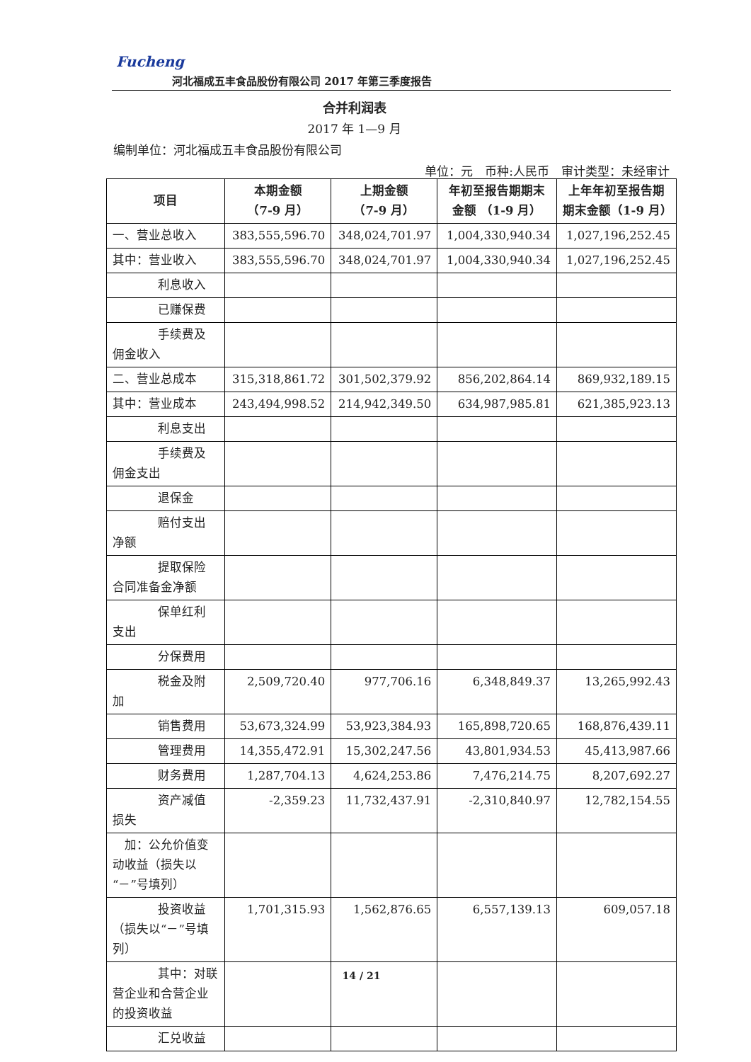Fucheng
河北福成五丰食品股份有限公司 2017 年第三季度报告
合并利润表
2017 年 1—9 月
编制单位：河北福成五丰食品股份有限公司
单位：元　币种:人民币　审计类型：未经审计
| 项目 | 本期金额 （7-9 月） | 上期金额 （7-9 月） | 年初至报告期期末金额 （1-9 月） | 上年年初至报告期期末金额（1-9 月） |
| --- | --- | --- | --- | --- |
| 一、营业总收入 | 383,555,596.70 | 348,024,701.97 | 1,004,330,940.34 | 1,027,196,252.45 |
| 其中：营业收入 | 383,555,596.70 | 348,024,701.97 | 1,004,330,940.34 | 1,027,196,252.45 |
| 利息收入 | | | | |
| 已赚保费 | | | | |
| 手续费及 佣金收入 | | | | |
| 二、营业总成本 | 315,318,861.72 | 301,502,379.92 | 856,202,864.14 | 869,932,189.15 |
| 其中：营业成本 | 243,494,998.52 | 214,942,349.50 | 634,987,985.81 | 621,385,923.13 |
| 利息支出 | | | | |
| 手续费及 佣金支出 | | | | |
| 退保金 | | | | |
| 赔付支出 净额 | | | | |
| 提取保险 合同准备金净额 | | | | |
| 保单红利 支出 | | | | |
| 分保费用 | | | | |
| 税金及附 加 | 2,509,720.40 | 977,706.16 | 6,348,849.37 | 13,265,992.43 |
| 销售费用 | 53,673,324.99 | 53,923,384.93 | 165,898,720.65 | 168,876,439.11 |
| 管理费用 | 14,355,472.91 | 15,302,247.56 | 43,801,934.53 | 45,413,987.66 |
| 财务费用 | 1,287,704.13 | 4,624,253.86 | 7,476,214.75 | 8,207,692.27 |
| 资产减值 损失 | -2,359.23 | 11,732,437.91 | -2,310,840.97 | 12,782,154.55 |
| 加：公允价值变动收益（损失以“－”号填列） | | | | |
| 投资收益 （损失以“－”号填列） | 1,701,315.93 | 1,562,876.65 | 6,557,139.13 | 609,057.18 |
| 其中：对联 营企业和合营企业的投资收益 | | | | |
| 汇兑收益 | | | | |
14 / 21